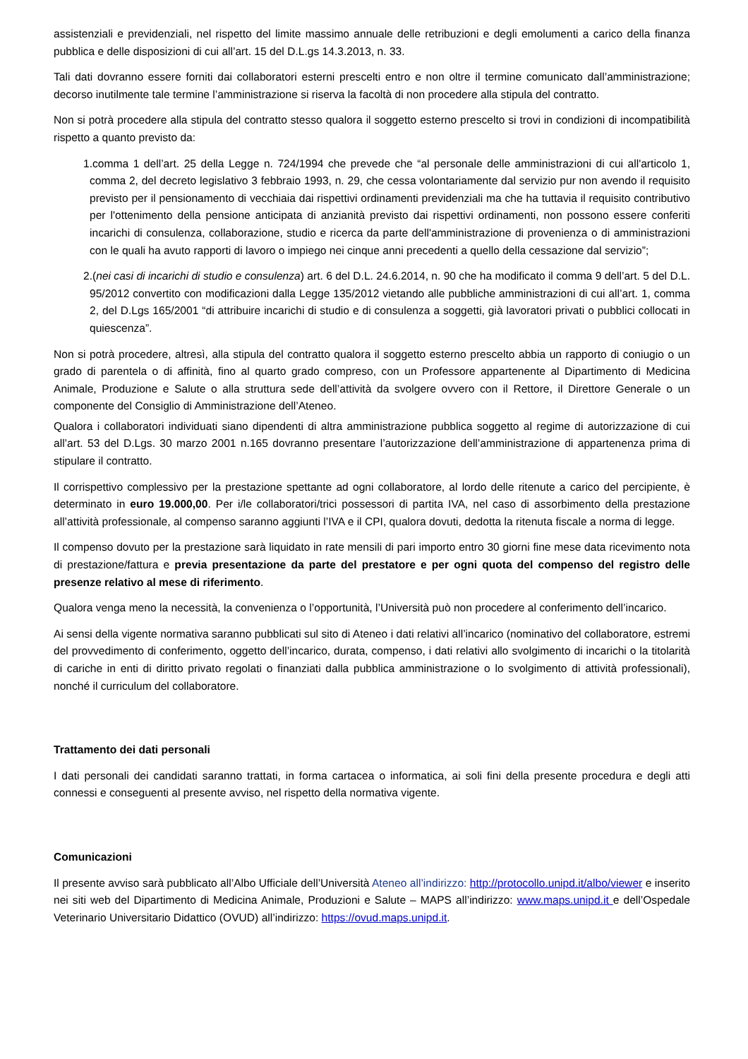assistenziali e previdenziali, nel rispetto del limite massimo annuale delle retribuzioni e degli emolumenti a carico della finanza pubblica e delle disposizioni di cui all’art. 15 del D.L.gs 14.3.2013, n. 33.
Tali dati dovranno essere forniti dai collaboratori esterni prescelti entro e non oltre il termine comunicato dall’amministrazione; decorso inutilmente tale termine l’amministrazione si riserva la facoltà di non procedere alla stipula del contratto.
Non si potrà procedere alla stipula del contratto stesso qualora il soggetto esterno prescelto si trovi in condizioni di incompatibilità rispetto a quanto previsto da:
1.comma 1 dell’art. 25 della Legge n. 724/1994 che prevede che “al personale delle amministrazioni di cui all'articolo 1, comma 2, del decreto legislativo 3 febbraio 1993, n. 29, che cessa volontariamente dal servizio pur non avendo il requisito previsto per il pensionamento di vecchiaia dai rispettivi ordinamenti previdenziali ma che ha tuttavia il requisito contributivo per l'ottenimento della pensione anticipata di anzianità previsto dai rispettivi ordinamenti, non possono essere conferiti incarichi di consulenza, collaborazione, studio e ricerca da parte dell'amministrazione di provenienza o di amministrazioni con le quali ha avuto rapporti di lavoro o impiego nei cinque anni precedenti a quello della cessazione dal servizio”;
2.(nei casi di incarichi di studio e consulenza) art. 6 del D.L. 24.6.2014, n. 90 che ha modificato il comma 9 dell’art. 5 del D.L. 95/2012 convertito con modificazioni dalla Legge 135/2012 vietando alle pubbliche amministrazioni di cui all’art. 1, comma 2, del D.Lgs 165/2001 “di attribuire incarichi di studio e di consulenza a soggetti, già lavoratori privati o pubblici collocati in quiescenza”.
Non si potrà procedere, altresì, alla stipula del contratto qualora il soggetto esterno prescelto abbia un rapporto di coniugio o un grado di parentela o di affinità, fino al quarto grado compreso, con un Professore appartenente al Dipartimento di Medicina Animale, Produzione e Salute o alla struttura sede dell’attività da svolgere ovvero con il Rettore, il Direttore Generale o un componente del Consiglio di Amministrazione dell’Ateneo.
Qualora i collaboratori individuati siano dipendenti di altra amministrazione pubblica soggetto al regime di autorizzazione di cui all’art. 53 del D.Lgs. 30 marzo 2001 n.165 dovranno presentare l’autorizzazione dell’amministrazione di appartenenza prima di stipulare il contratto.
Il corrispettivo complessivo per la prestazione spettante ad ogni collaboratore, al lordo delle ritenute a carico del percipiente, è determinato in euro 19.000,00. Per i/le collaboratori/trici possessori di partita IVA, nel caso di assorbimento della prestazione all’attività professionale, al compenso saranno aggiunti l’IVA e il CPI, qualora dovuti, dedotta la ritenuta fiscale a norma di legge.
Il compenso dovuto per la prestazione sarà liquidato in rate mensili di pari importo entro 30 giorni fine mese data ricevimento nota di prestazione/fattura e previa presentazione da parte del prestatore e per ogni quota del compenso del registro delle presenze relativo al mese di riferimento.
Qualora venga meno la necessità, la convenienza o l’opportunità, l’Università può non procedere al conferimento dell’incarico.
Ai sensi della vigente normativa saranno pubblicati sul sito di Ateneo i dati relativi all’incarico (nominativo del collaboratore, estremi del provvedimento di conferimento, oggetto dell’incarico, durata, compenso, i dati relativi allo svolgimento di incarichi o la titolarità di cariche in enti di diritto privato regolati o finanziati dalla pubblica amministrazione o lo svolgimento di attività professionali), nonché il curriculum del collaboratore.
Trattamento dei dati personali
I dati personali dei candidati saranno trattati, in forma cartacea o informatica, ai soli fini della presente procedura e degli atti connessi e conseguenti al presente avviso, nel rispetto della normativa vigente.
Comunicazioni
Il presente avviso sarà pubblicato all’Albo Ufficiale dell’Università Ateneo all’indirizzo: http://protocollo.unipd.it/albo/viewer e inserito nei siti web del Dipartimento di Medicina Animale, Produzioni e Salute – MAPS all’indirizzo: www.maps.unipd.it e dell’Ospedale Veterinario Universitario Didattico (OVUD) all’indirizzo: https://ovud.maps.unipd.it.